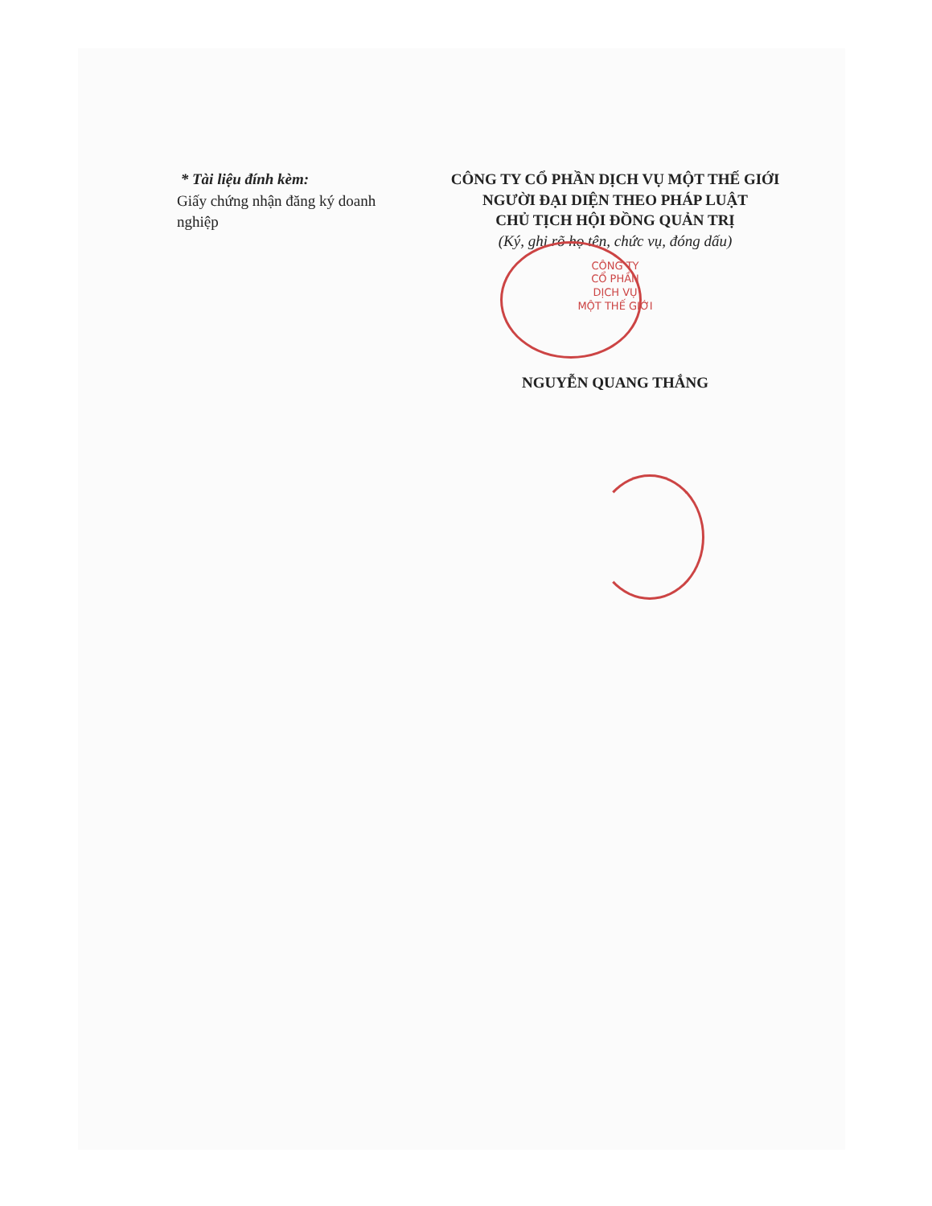* Tài liệu đính kèm:
Giấy chứng nhận đăng ký doanh nghiệp
CÔNG TY CỔ PHẦN DỊCH VỤ MỘT THẾ GIỚI
NGƯỜI ĐẠI DIỆN THEO PHÁP LUẬT
CHỦ TỊCH HỘI ĐỒNG QUẢN TRỊ
(Ký, ghi rõ họ tên, chức vụ, đóng dấu)
CÔNG TY
CỔ PHẦN
DỊCH VỤ
MỘT THẾ GIỚI
NGUYỄN QUANG THẮNG